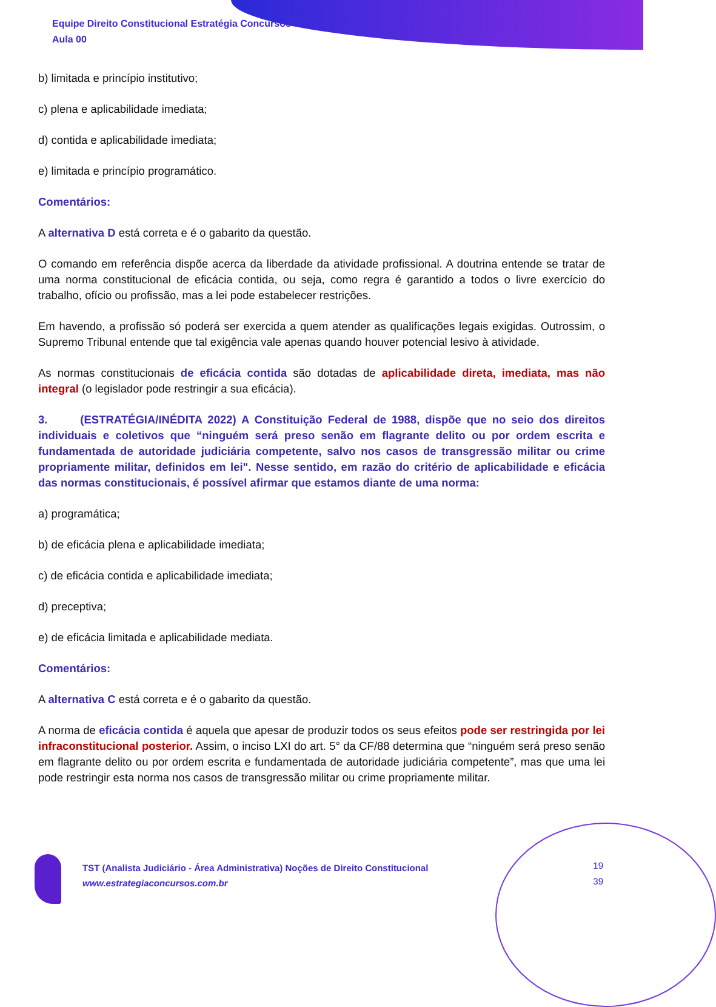Equipe Direito Constitucional Estratégia Concursos
Aula 00
b) limitada e princípio institutivo;
c) plena e aplicabilidade imediata;
d) contida e aplicabilidade imediata;
e) limitada e princípio programático.
Comentários:
A alternativa D está correta e é o gabarito da questão.
O comando em referência dispõe acerca da liberdade da atividade profissional. A doutrina entende se tratar de uma norma constitucional de eficácia contida, ou seja, como regra é garantido a todos o livre exercício do trabalho, ofício ou profissão, mas a lei pode estabelecer restrições.
Em havendo, a profissão só poderá ser exercida a quem atender as qualificações legais exigidas. Outrossim, o Supremo Tribunal entende que tal exigência vale apenas quando houver potencial lesivo à atividade.
As normas constitucionais de eficácia contida são dotadas de aplicabilidade direta, imediata, mas não integral (o legislador pode restringir a sua eficácia).
3. (ESTRATÉGIA/INÉDITA 2022) A Constituição Federal de 1988, dispõe que no seio dos direitos individuais e coletivos que “ninguém será preso senão em flagrante delito ou por ordem escrita e fundamentada de autoridade judiciária competente, salvo nos casos de transgressão militar ou crime propriamente militar, definidos em lei". Nesse sentido, em razão do critério de aplicabilidade e eficácia das normas constitucionais, é possível afirmar que estamos diante de uma norma:
a) programática;
b) de eficácia plena e aplicabilidade imediata;
c) de eficácia contida e aplicabilidade imediata;
d) preceptiva;
e) de eficácia limitada e aplicabilidade mediata.
Comentários:
A alternativa C está correta e é o gabarito da questão.
A norma de eficácia contida é aquela que apesar de produzir todos os seus efeitos pode ser restringida por lei infraconstitucional posterior. Assim, o inciso LXI do art. 5° da CF/88 determina que “ninguém será preso senão em flagrante delito ou por ordem escrita e fundamentada de autoridade judiciária competente”, mas que uma lei pode restringir esta norma nos casos de transgressão militar ou crime propriamente militar.
TST (Analista Judiciário - Área Administrativa) Noções de Direito Constitucional
www.estrategiaconcursos.com.br
19
39